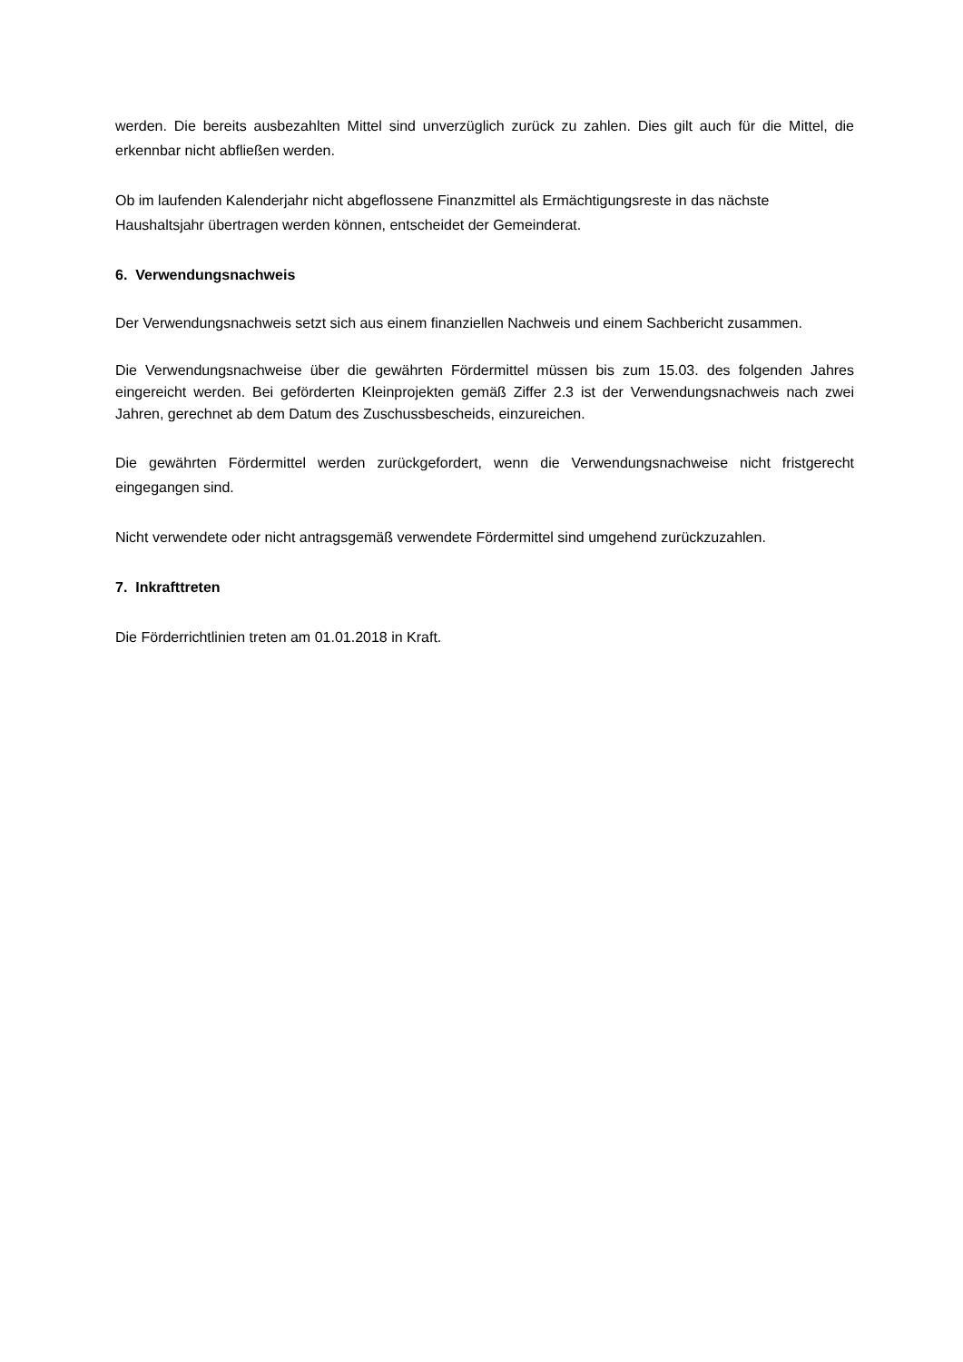werden. Die bereits ausbezahlten Mittel sind unverzüglich zurück zu zahlen. Dies gilt auch für die Mittel, die erkennbar nicht abfließen werden.
Ob im laufenden Kalenderjahr nicht abgeflossene Finanzmittel als Ermächtigungsreste in das nächste Haushaltsjahr übertragen werden können, entscheidet der Gemeinderat.
6. Verwendungsnachweis
Der Verwendungsnachweis setzt sich aus einem finanziellen Nachweis und einem Sachbericht zusammen.
Die Verwendungsnachweise über die gewährten Fördermittel müssen bis zum 15.03. des folgenden Jahres eingereicht werden. Bei geförderten Kleinprojekten gemäß Ziffer 2.3 ist der Verwendungsnachweis nach zwei Jahren, gerechnet ab dem Datum des Zuschussbescheids, einzureichen.
Die gewährten Fördermittel werden zurückgefordert, wenn die Verwendungsnachweise nicht fristgerecht eingegangen sind.
Nicht verwendete oder nicht antragsgemäß verwendete Fördermittel sind umgehend zurückzuzahlen.
7. Inkrafttreten
Die Förderrichtlinien treten am 01.01.2018 in Kraft.